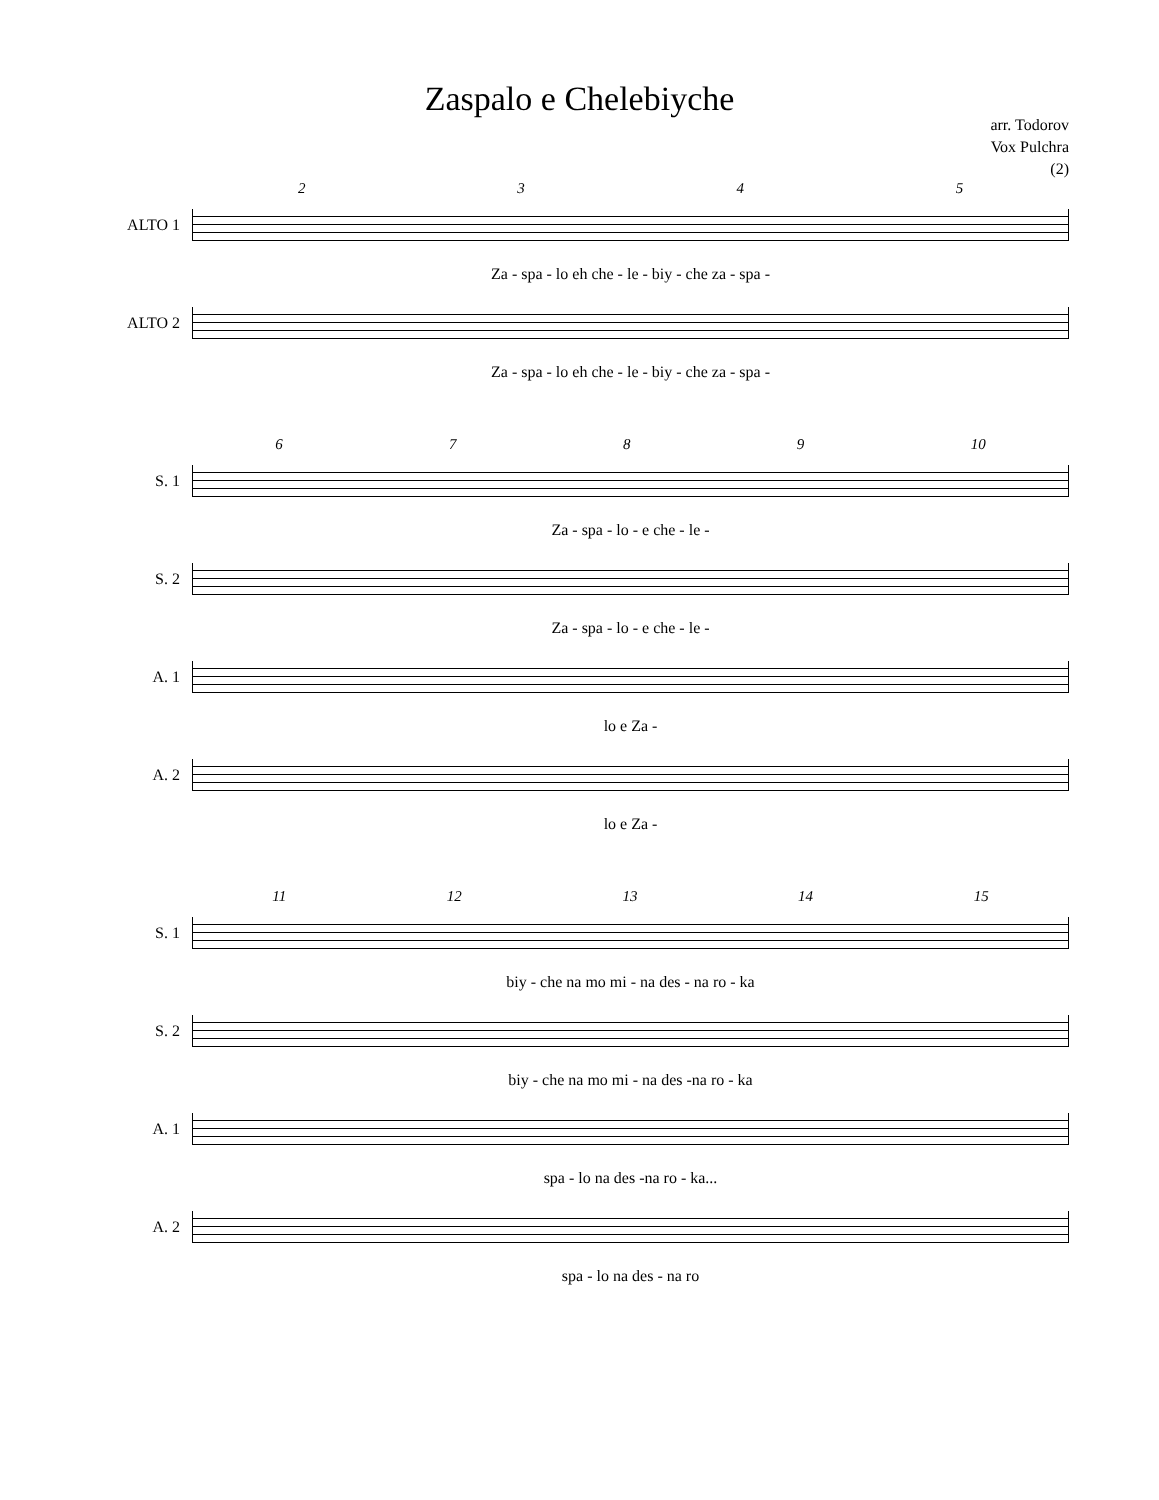Zaspalo e Chelebiyche
arr. Todorov
Vox Pulchra
(2)
2345
ALTO 1
Za - spa - lo eh che - le - biy - che za - spa -
ALTO 2
Za - spa - lo eh che - le - biy - che za - spa -
6789 10
S. 1
Za - spa - lo - e che - le -
S. 2
Za - spa - lo - e che - le -
A. 1
lo e Za -
A. 2
lo e Za -
11 12 13 14 15
S. 1
biy - che na mo mi - na des - na ro - ka
S. 2
biy - che na mo mi - na des -na ro - ka
A. 1
spa - lo na des -na ro - ka...
A. 2
spa - lo na des - na ro